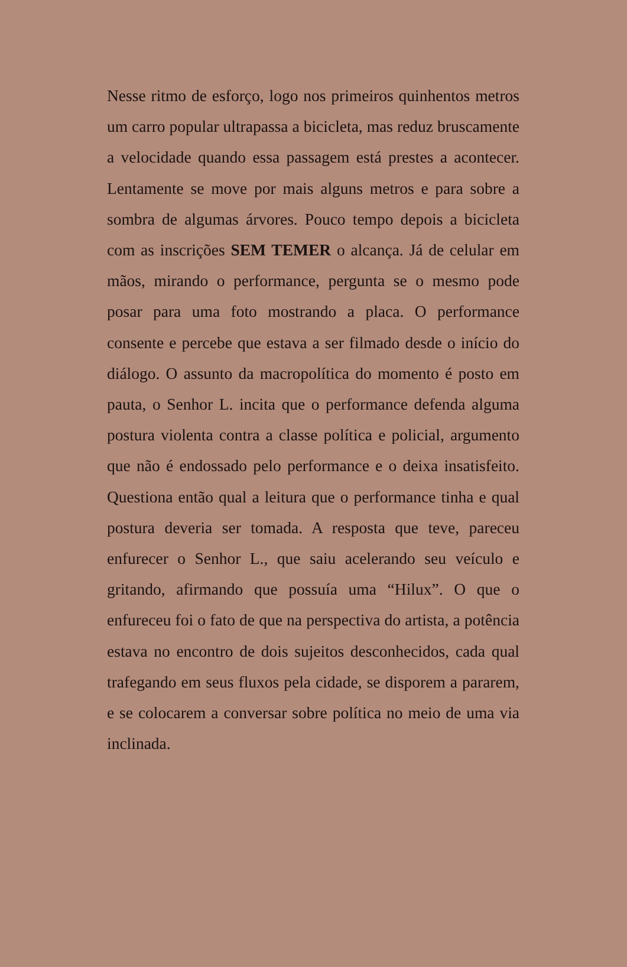Nesse ritmo de esforço, logo nos primeiros quinhentos metros um carro popular ultrapassa a bicicleta, mas reduz bruscamente a velocidade quando essa passagem está prestes a acontecer. Lentamente se move por mais alguns metros e para sobre a sombra de algumas árvores. Pouco tempo depois a bicicleta com as inscrições SEM TEMER o alcança. Já de celular em mãos, mirando o performance, pergunta se o mesmo pode posar para uma foto mostrando a placa. O performance consente e percebe que estava a ser filmado desde o início do diálogo. O assunto da macropolítica do momento é posto em pauta, o Senhor L. incita que o performance defenda alguma postura violenta contra a classe política e policial, argumento que não é endossado pelo performance e o deixa insatisfeito. Questiona então qual a leitura que o performance tinha e qual postura deveria ser tomada. A resposta que teve, pareceu enfurecer o Senhor L., que saiu acelerando seu veículo e gritando, afirmando que possuía uma “Hilux”. O que o enfureceu foi o fato de que na perspectiva do artista, a potência estava no encontro de dois sujeitos desconhecidos, cada qual trafegando em seus fluxos pela cidade, se disporem a pararem, e se colocarem a conversar sobre política no meio de uma via inclinada.